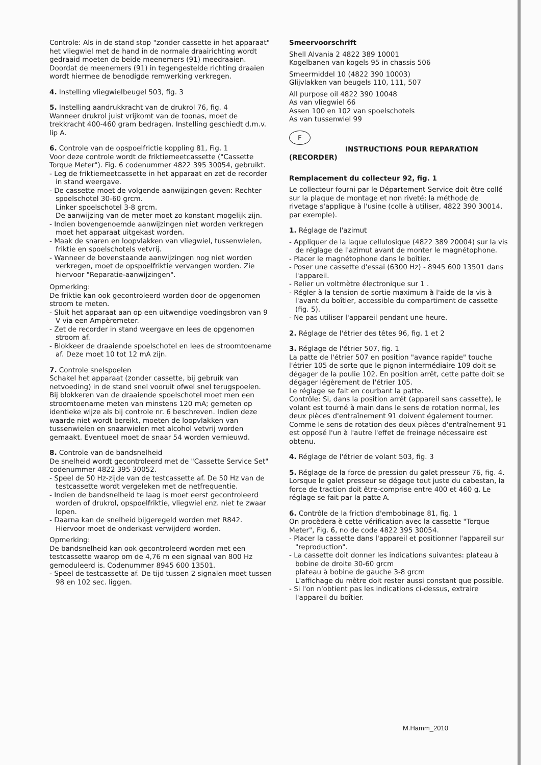Controle: Als in de stand stop "zonder cassette in het apparaat" het vliegwiel met de hand in de normale draairichting wordt gedraaid moeten de beide meenemers (91) meedraaien.
Doordat de meenemers (91) in tegengestelde richting draaien wordt hiermee de benodigde remwerking verkregen.
4. Instelling vliegwielbeugel 503, fig. 3
5. Instelling aandrukkracht van de drukrol 76, fig. 4
Wanneer drukrol juist vrijkomt van de toonas, moet de trekkracht 400-460 gram bedragen. Instelling geschiedt d.m.v. lip A.
6. Controle van de opspoelfrictie koppling 81, Fig. 1
Voor deze controle wordt de friktiemeetcassette ("Cassette Torque Meter"). Fig. 6 codenummer 4822 395 30054, gebruikt.
- Leg de friktiemeetcassette in het apparaat en zet de recorder in stand weergave.
- De cassette moet de volgende aanwijzingen geven: Rechter spoelschotel 30-60 grcm.
Linker spoelschotel 3-8 grcm.
De aanwijzing van de meter moet zo konstant mogelijk zijn.
- Indien bovengenoemde aanwijzingen niet worden verkregen moet het apparaat uitgekast worden.
- Maak de snaren en loopvlakken van vliegwiel, tussenwielen, friktie en spoelschotels vetvrij.
- Wanneer de bovenstaande aanwijzingen nog niet worden verkregen, moet de opspoelfriktie vervangen worden. Zie hiervoor "Reparatie-aanwijzingen".
Opmerking:
De friktie kan ook gecontroleerd worden door de opgenomen stroom te meten.
- Sluit het apparaat aan op een uitwendige voedingsbron van 9 V via een Ampèremeter.
- Zet de recorder in stand weergave en lees de opgenomen stroom af.
- Blokkeer de draaiende spoelschotel en lees de stroomtoename af. Deze moet 10 tot 12 mA zijn.
7. Controle snelspoelen
Schakel het apparaat (zonder cassette, bij gebruik van netvoeding) in de stand snel vooruit ofwel snel terugspoelen.
Bij blokkeren van de draaiende spoelschotel moet men een stroomtoename meten van minstens 120 mA; gemeten op identieke wijze als bij controle nr. 6 beschreven. Indien deze waarde niet wordt bereikt, moeten de loopvlakken van tussenwielen en snaarwielen met alcohol vetvrij worden gemaakt. Eventueel moet de snaar 54 worden vernieuwd.
8. Controle van de bandsnelheid
De snelheid wordt gecontroleerd met de "Cassette Service Set" codenummer 4822 395 30052.
- Speel de 50 Hz-zijde van de testcassette af. De 50 Hz van de testcassette wordt vergeleken met de netfrequentie.
- Indien de bandsnelheid te laag is moet eerst gecontroleerd worden of drukrol, opspoelfriktie, vliegwiel enz. niet te zwaar lopen.
- Daarna kan de snelheid bijgeregeld worden met R842. Hiervoor moet de onderkast verwijderd worden.
Opmerking:
De bandsnelheid kan ook gecontroleerd worden met een testcassette waarop om de 4,76 m een signaal van 800 Hz gemoduleerd is. Codenummer 8945 600 13501.
- Speel de testcassette af. De tijd tussen 2 signalen moet tussen 98 en 102 sec. liggen.
Smeervoorschrift
Shell Alvania 2 4822 389 10001
Kogelbanen van kogels 95 in chassis 506
Smeermiddel 10 (4822 390 10003)
Glijvlakken van beugels 110, 111, 507
All purpose oil 4822 390 10048
As van vliegwiel 66
Assen 100 en 102 van spoelschotels
As van tussenwiel 99
F
INSTRUCTIONS POUR REPARATION
(RECORDER)
Remplacement du collecteur 92, fig. 1
Le collecteur fourni par le Département Service doit être collé sur la plaque de montage et non riveté; la méthode de rivetage s'applique à l'usine (colle à utiliser, 4822 390 30014, par exemple).
1. Réglage de l'azimut
- Appliquer de la laque cellulosique (4822 389 20004) sur la vis de réglage de l'azimut avant de monter le magnétophone.
- Placer le magnétophone dans le boîtier.
- Poser une cassette d'essai (6300 Hz) - 8945 600 13501 dans l'appareil.
- Relier un voltmètre électronique sur 1 .
- Régler à la tension de sortie maximum à l'aide de la vis à l'avant du boîtier, accessible du compartiment de cassette (fig. 5).
- Ne pas utiliser l'appareil pendant une heure.
2. Réglage de l'étrier des têtes 96, fig. 1 et 2
3. Réglage de l'étrier 507, fig. 1
La patte de l'étrier 507 en position "avance rapide" touche l'étrier 105 de sorte que le pignon intermédiaire 109 doit se dégager de la poulie 102. En position arrêt, cette patte doit se dégager légèrement de l'étrier 105.
Le réglage se fait en courbant la patte.
Contrôle: Si, dans la position arrêt (appareil sans cassette), le volant est tourné à main dans le sens de rotation normal, les deux pièces d'entraînement 91 doivent également tourner.
Comme le sens de rotation des deux pièces d'entraînement 91 est opposé l'un à l'autre l'effet de freinage nécessaire est obtenu.
4. Réglage de l'étrier de volant 503, fig. 3
5. Réglage de la force de pression du galet presseur 76, fig. 4. Lorsque le galet presseur se dégage tout juste du cabestan, la force de traction doit être-comprise entre 400 et 460 g. Le réglage se fait par la patte A.
6. Contrôle de la friction d'embobinage 81, fig. 1
On procèdera è cette vérification avec la cassette "Torque Meter", Fig. 6, no de code 4822 395 30054.
- Placer la cassette dans l'appareil et positionner l'appareil sur "reproduction".
- La cassette doit donner les indications suivantes: plateau à bobine de droite 30-60 grcm
plateau à bobine de gauche 3-8 grcm
L'affichage du mètre doit rester aussi constant que possible.
- Si l'on n'obtient pas les indications ci-dessus, extraire l'appareil du boîtier.
M.Hamm_2010